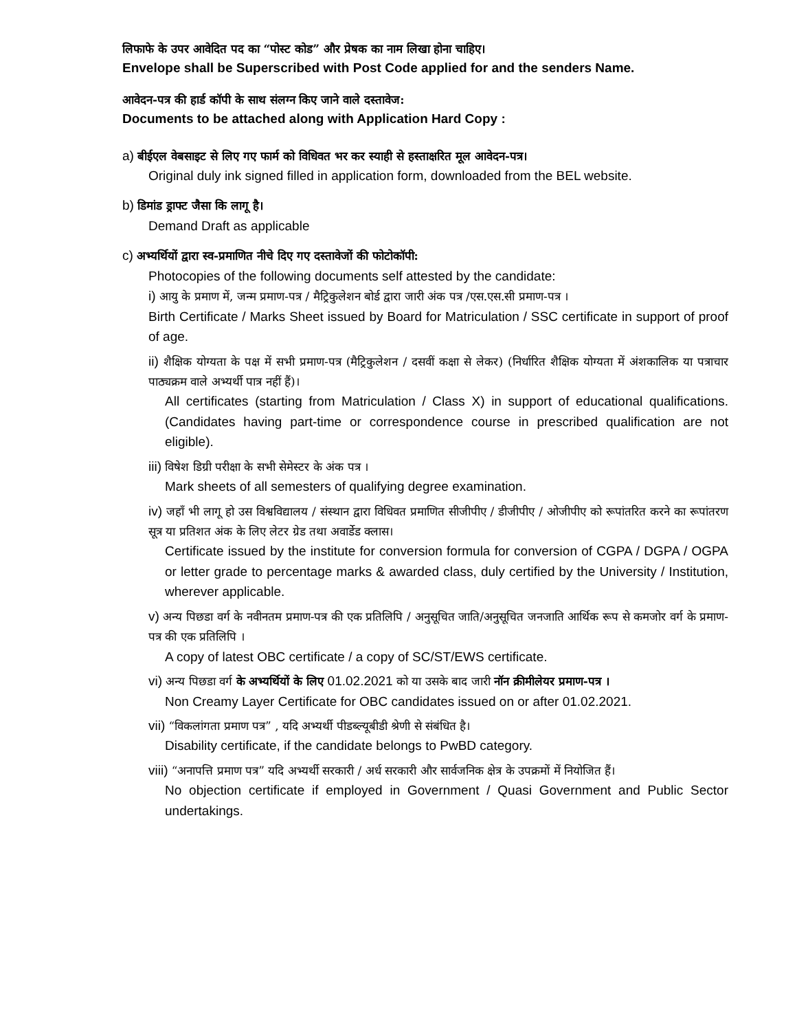लिफाफे के उपर आवेदित पद का “पोस्ट कोड” और प्रेषक का नाम लिखा होना चाहिए।
Envelope shall be Superscribed with Post Code applied for and the senders Name.
आवेदन-पत्र की हार्ड कॉपी के साथ संलग्न किए जाने वाले दस्तावेज:
Documents to be attached along with Application Hard Copy :
a) बीईएल वेबसाइट से लिए गए फार्म को विधिवत भर कर स्याही से हस्ताक्षरित मूल आवेदन-पत्र।
Original duly ink signed filled in application form, downloaded from the BEL website.
b) डिमांड ड्राफ्ट जैसा कि लागू है।
Demand Draft as applicable
c) अभ्यर्थियों द्वारा स्व-प्रमाणित नीचे दिए गए दस्तावेजों की फोटोकॉपी:
Photocopies of the following documents self attested by the candidate:
i) आयु के प्रमाण में, जन्म प्रमाण-पत्र / मैट्रिकुलेशन बोर्ड द्वारा जारी अंक पत्र /एस.एस.सी प्रमाण-पत्र ।
Birth Certificate / Marks Sheet issued by Board for Matriculation / SSC certificate in support of proof of age.
ii) शैक्षिक योग्यता के पक्ष में सभी प्रमाण-पत्र (मैट्रिकुलेशन / दसवीं कक्षा से लेकर) (निर्धारित शैक्षिक योग्यता में अंशकालिक या पत्राचार पाठ्यक्रम वाले अभ्यर्थी पात्र नहीं हैं)।
All certificates (starting from Matriculation / Class X) in support of educational qualifications. (Candidates having part-time or correspondence course in prescribed qualification are not eligible).
iii) विषेश डिग्री परीक्षा के सभी सेमेस्टर के अंक पत्र ।
Mark sheets of all semesters of qualifying degree examination.
iv) जहाँ भी लागू हो उस विश्वविद्यालय / संस्थान द्वारा विधिवत प्रमाणित सीजीपीए / डीजीपीए / ओजीपीए को रूपांतरित करने का रूपांतरण सूत्र या प्रतिशत अंक के लिए लेटर ग्रेड तथा अवार्डेड क्लास।
Certificate issued by the institute for conversion formula for conversion of CGPA / DGPA / OGPA or letter grade to percentage marks & awarded class, duly certified by the University / Institution, wherever applicable.
v) अन्य पिछडा वर्ग के नवीनतम प्रमाण-पत्र की एक प्रतिलिपि / अनुसूचित जाति/अनुसूचित जनजाति आर्थिक रूप से कमजोर वर्ग के प्रमाण-पत्र की एक प्रतिलिपि ।
A copy of latest OBC certificate / a copy of SC/ST/EWS certificate.
vi) अन्य पिछडा वर्ग के अभ्यर्थियों के लिए 01.02.2021 को या उसके बाद जारी नॉन क्रीमीलेयर प्रमाण-पत्र ।
Non Creamy Layer Certificate for OBC candidates issued on or after 01.02.2021.
vii) “विकलांगता प्रमाण पत्र” , यदि अभ्यर्थी पीडब्ल्यूबीडी श्रेणी से संबंधित है।
Disability certificate, if the candidate belongs to PwBD category.
viii) “अनापत्ति प्रमाण पत्र” यदि अभ्यर्थी सरकारी / अर्ध सरकारी और सार्वजनिक क्षेत्र के उपक्रमों में नियोजित हैं।
No objection certificate if employed in Government / Quasi Government and Public Sector undertakings.